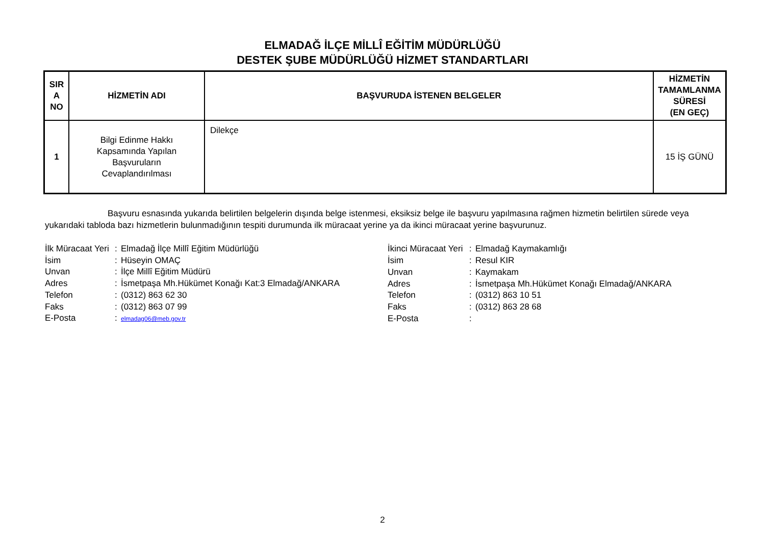ELMADAĞ İLÇE MİLLÎ EĞİTİM MÜDÜRLÜĞÜ
DESTEK ŞUBE MÜDÜRLÜĞÜ HİZMET STANDARTLARI
| SIR A NO | HİZMETİN ADI | BAŞVURUDA İSTENEN BELGELER | HİZMETİN TAMAMLANMA SÜRESİ (EN GEÇ) |
| --- | --- | --- | --- |
| 1 | Bilgi Edinme Hakkı Kapsamında Yapılan Başvuruların Cevaplandırılması | Dilekçe | 15 İŞ GÜNÜ |
Başvuru esnasında yukarıda belirtilen belgelerin dışında belge istenmesi, eksiksiz belge ile başvuru yapılmasına rağmen hizmetin belirtilen sürede veya yukarıdaki tabloda bazı hizmetlerin bulunmadığının tespiti durumunda ilk müracaat yerine ya da ikinci müracaat yerine başvurunuz.
| İlk Müracaat Yeri | : | Elmadağ İlçe Millî Eğitim Müdürlüğü |
| İsim | : | Hüseyin OMAÇ |
| Unvan | : | İlçe Millî Eğitim Müdürü |
| Adres | : | İsmetpaşa Mh.Hükümet Konağı Kat:3 Elmadağ/ANKARA |
| Telefon | : | (0312) 863 62 30 |
| Faks | : | (0312) 863 07 99 |
| E-Posta | : | elmadag06@meb.gov.tr |
| İkinci Müracaat Yeri | : | Elmadağ Kaymakamlığı |
| İsim | : | Resul KIR |
| Unvan | : | Kaymakam |
| Adres | : | İsmetpaşa Mh.Hükümet Konağı Elmadağ/ANKARA |
| Telefon | : | (0312) 863 10 51 |
| Faks | : | (0312) 863 28 68 |
| E-Posta | : | |
2